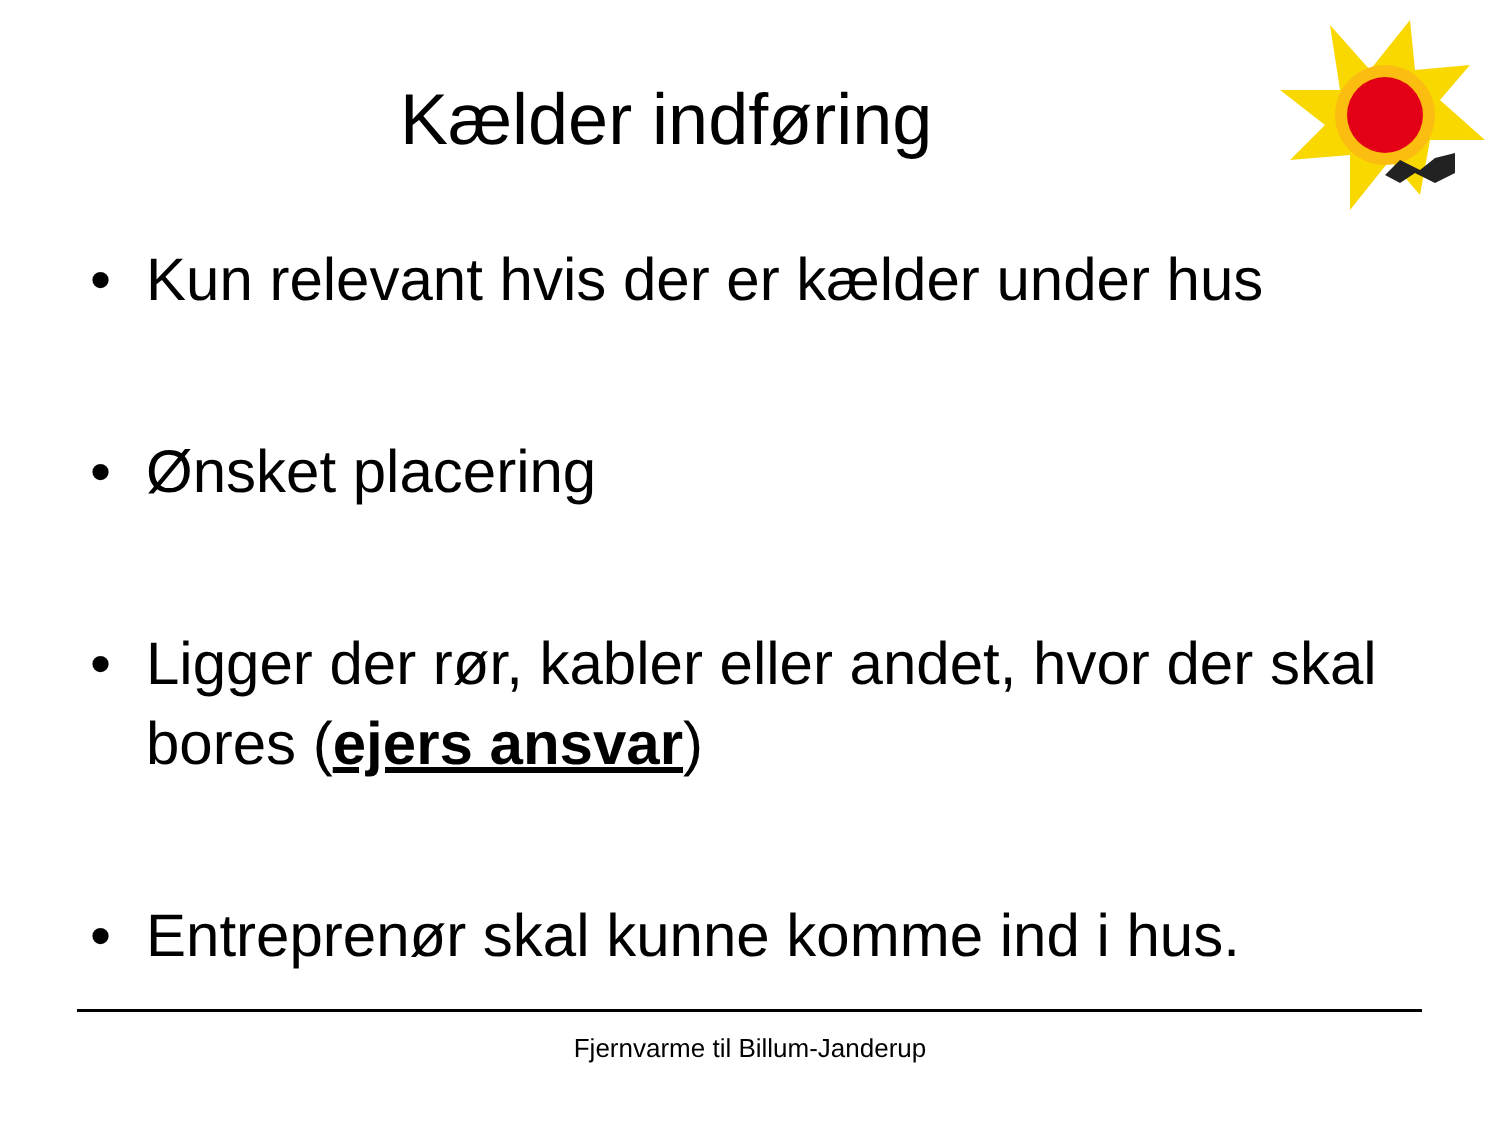Kælder indføring
• Kun relevant hvis der er kælder under hus
• Ønsket placering
• Ligger der rør, kabler eller andet, hvor der skal bores (ejers ansvar)
• Entreprenør skal kunne komme ind i hus.
Fjernvarme til Billum-Janderup